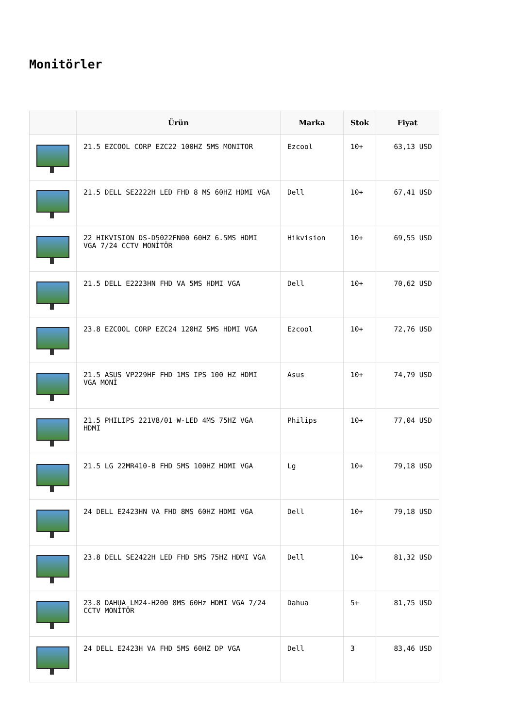Monitörler
| | Ürün | Marka | Stok | Fiyat |
| --- | --- | --- | --- | --- |
| | 21.5 EZCOOL CORP EZC22 100HZ 5MS MONITOR | Ezcool | 10+ | 63,13 USD |
| | 21.5 DELL SE2222H LED FHD 8 MS 60HZ HDMI VGA | Dell | 10+ | 67,41 USD |
| | 22 HIKVISION DS-D5022FN00 60HZ 6.5MS HDMI VGA 7/24 CCTV MONİTÖR | Hikvision | 10+ | 69,55 USD |
| | 21.5 DELL E2223HN FHD VA 5MS HDMI VGA | Dell | 10+ | 70,62 USD |
| | 23.8 EZCOOL CORP EZC24 120HZ 5MS HDMI VGA | Ezcool | 10+ | 72,76 USD |
| | 21.5 ASUS VP229HF FHD 1MS IPS 100 HZ HDMI VGA MONİ | Asus | 10+ | 74,79 USD |
| | 21.5 PHILIPS 221V8/01 W-LED 4MS 75HZ VGA HDMI | Philips | 10+ | 77,04 USD |
| | 21.5 LG 22MR410-B FHD 5MS 100HZ HDMI VGA | Lg | 10+ | 79,18 USD |
| | 24 DELL E2423HN VA FHD 8MS 60HZ HDMI VGA | Dell | 10+ | 79,18 USD |
| | 23.8 DELL SE2422H LED FHD 5MS 75HZ HDMI VGA | Dell | 10+ | 81,32 USD |
| | 23.8 DAHUA LM24-H200 8MS 60Hz HDMI VGA 7/24 CCTV MONİTÖR | Dahua | 5+ | 81,75 USD |
| | 24 DELL E2423H VA FHD 5MS 60HZ DP VGA | Dell | 3 | 83,46 USD |